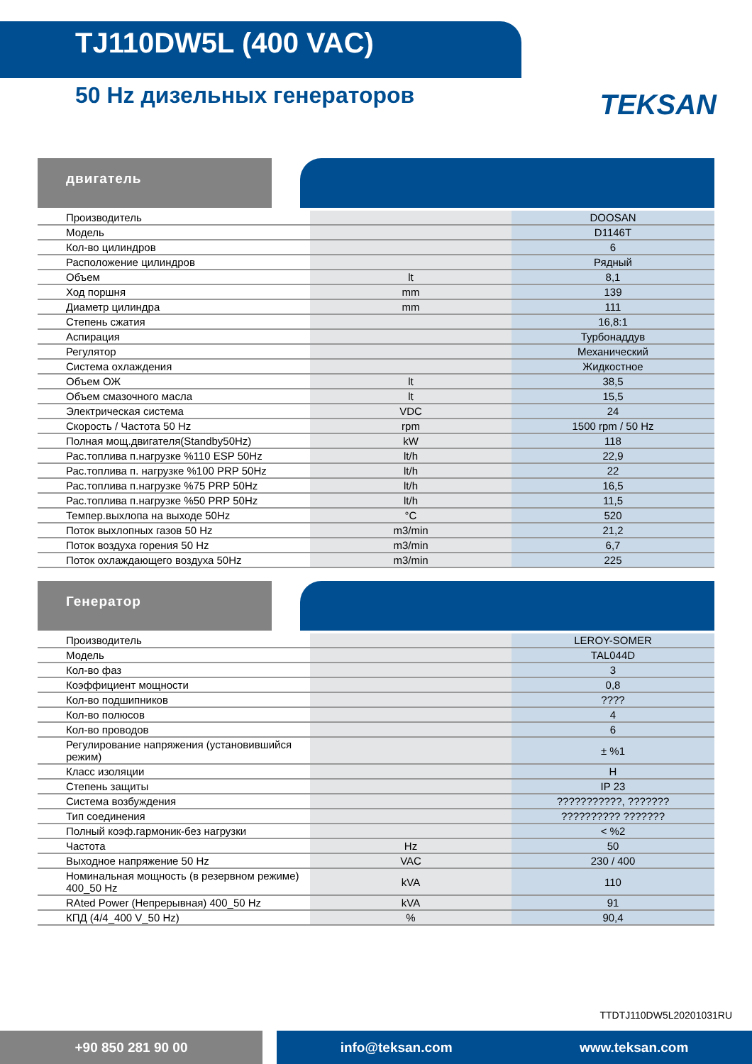TJ110DW5L (400 VAC)
50 Hz дизельных генераторов
TEKSAN
двигатель
| Производитель | | DOOSAN |
| Модель | | D1146T |
| Кол-во цилиндров | | 6 |
| Расположение цилиндров | | Рядный |
| Объем | lt | 8,1 |
| Ход поршня | mm | 139 |
| Диаметр цилиндра | mm | 111 |
| Степень сжатия | | 16,8:1 |
| Аспирация | | Турбонаддув |
| Регулятор | | Механический |
| Система охлаждения | | Жидкостное |
| Объем ОЖ | lt | 38,5 |
| Объем смазочного масла | lt | 15,5 |
| Электрическая система | VDC | 24 |
| Скорость / Частота 50 Hz | rpm | 1500 rpm / 50 Hz |
| Полная мощ.двигателя(Standby50Hz) | kW | 118 |
| Рас.топлива п.нагрузке %110 ESP 50Hz | lt/h | 22,9 |
| Рас.топлива п. нагрузке %100 PRP 50Hz | lt/h | 22 |
| Рас.топлива п.нагрузке %75 PRP 50Hz | lt/h | 16,5 |
| Рас.топлива п.нагрузке %50 PRP 50Hz | lt/h | 11,5 |
| Темпер.выхлопа на выходе 50Hz | °C | 520 |
| Поток выхлопных газов 50 Hz | m3/min | 21,2 |
| Поток воздуха горения 50 Hz | m3/min | 6,7 |
| Поток охлаждающего воздуха 50Hz | m3/min | 225 |
Генератор
| Производитель | | LEROY-SOMER |
| Модель | | TAL044D |
| Кол-во фаз | | 3 |
| Коэффициент мощности | | 0,8 |
| Кол-во подшипников | | ???? |
| Кол-во полюсов | | 4 |
| Кол-во проводов | | 6 |
| Регулирование напряжения (установившийся режим) | | ± %1 |
| Класс изоляции | | H |
| Степень защиты | | IP 23 |
| Система возбуждения | | ???????????, ??????? |
| Тип соединения | | ?????????? ??????? |
| Полный коэф.гармоник-без нагрузки | | < %2 |
| Частота | Hz | 50 |
| Выходное напряжение 50 Hz | VAC | 230 / 400 |
| Номинальная мощность (в резервном режиме) 400_50 Hz | kVA | 110 |
| RAted Power (Непрерывная) 400_50 Hz | kVA | 91 |
| КПД (4/4_400 V_50 Hz) | % | 90,4 |
TTDTJ110DW5L20201031RU
+90 850 281 90 00 info@teksan.com www.teksan.com